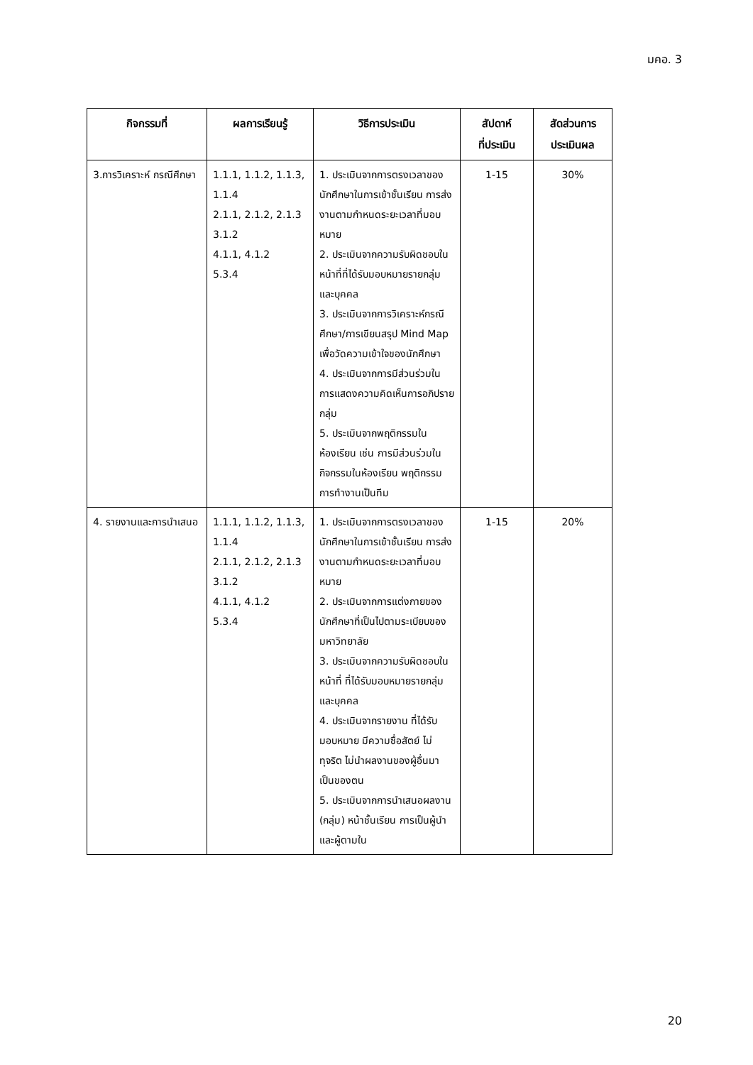มคอ. 3
| กิจกรรมที่ | ผลการเรียนรู้ | วิธีการประเมิน | สัปดาห์ ที่ประเมิน | สัดส่วนการ ประเมินผล |
| --- | --- | --- | --- | --- |
| 3.การวิเคราะห์ กรณีศึกษา | 1.1.1, 1.1.2, 1.1.3, 1.1.4 2.1.1, 2.1.2, 2.1.3 3.1.2 4.1.1, 4.1.2 5.3.4 | 1. ประเมินจากการตรงเวลาของนักศึกษาในการเข้าชั้นเรียน การส่งงานตามกำหนดระยะเวลาที่มอบหมาย 2. ประเมินจากความรับผิดชอบในหน้าที่ที่ได้รับมอบหมายรายกลุ่มและบุคคล 3. ประเมินจากการวิเคราะห์กรณีศึกษา/การเขียนสรุป Mind Map เพื่อวัดความเข้าใจของนักศึกษา 4. ประเมินจากการมีส่วนร่วมในการแสดงความคิดเห็นการอภิปรายกลุ่ม 5. ประเมินจากพฤติกรรมในห้องเรียน เช่น การมีส่วนร่วมในกิจกรรมในห้องเรียน พฤติกรรมการทำงานเป็นทีม | 1-15 | 30% |
| 4. รายงานและการนำเสนอ | 1.1.1, 1.1.2, 1.1.3, 1.1.4 2.1.1, 2.1.2, 2.1.3 3.1.2 4.1.1, 4.1.2 5.3.4 | 1. ประเมินจากการตรงเวลาของนักศึกษาในการเข้าชั้นเรียน การส่งงานตามกำหนดระยะเวลาที่มอบหมาย 2. ประเมินจากการแต่งกายของนักศึกษาที่เป็นไปตามระเบียบของมหาวิทยาลัย 3. ประเมินจากความรับผิดชอบในหน้าที่ ที่ได้รับมอบหมายรายกลุ่มและบุคคล 4. ประเมินจากรายงาน ที่ได้รับมอบหมาย มีความซื่อสัตย์ ไม่ทุจริต ไม่นำผลงานของผู้อื่นมาเป็นของตน 5. ประเมินจากการนำเสนอผลงาน (กลุ่ม) หน้าชั้นเรียน การเป็นผู้นำและผู้ตามใน | 1-15 | 20% |
20